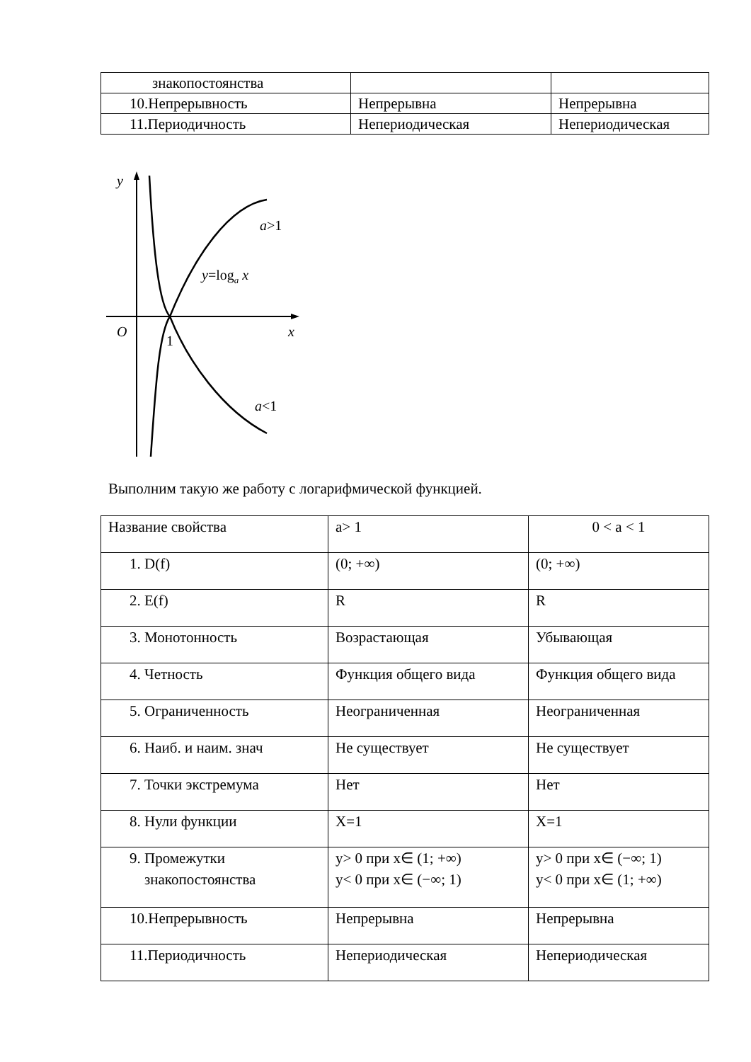| знакопостоянства | | |
| 10.Непрерывность | Непрерывна | Непрерывна |
| 11.Периодичность | Непериодическая | Непериодическая |
y
O
1
x
a>1
y=loga x
a<1
Выполним такую же работу с логарифмической функцией.
| Название свойства | a> 1 | 0 < a < 1 |
| 1. D(f) | (0; +∞) | (0; +∞) |
| 2. E(f) | R | R |
| 3. Монотонность | Возрастающая | Убывающая |
| 4. Четность | Функция общего вида | Функция общего вида |
| 5. Ограниченность | Неограниченная | Неограниченная |
| 6. Наиб. и наим. знач | Не существует | Не существует |
| 7. Точки экстремума | Нет | Нет |
| 8. Нули функции | X=1 | X=1 |
| 9. Промежутки знакопостоянства | y> 0 при x∈ (1; +∞) y< 0 при x∈ (−∞; 1) | y> 0 при x∈ (−∞; 1) y< 0 при x∈ (1; +∞) |
| 10.Непрерывность | Непрерывна | Непрерывна |
| 11.Периодичность | Непериодическая | Непериодическая |